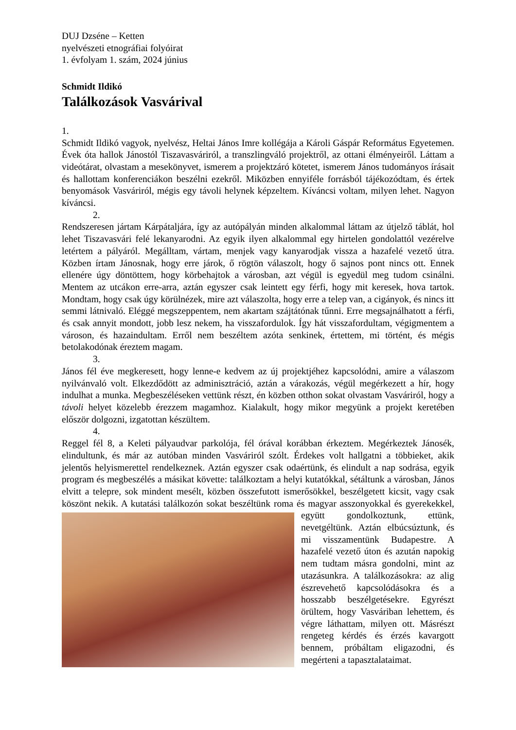DUJ Dzséne – Ketten
nyelvészeti etnográfiai folyóirat
1. évfolyam 1. szám, 2024 június
Schmidt Ildikó
Találkozások Vasvárival
1.
Schmidt Ildikó vagyok, nyelvész, Heltai János Imre kollégája a Károli Gáspár Református Egyetemen. Évek óta hallok Jánostól Tiszavasváriról, a transzlingváló projektről, az ottani élményeiről. Láttam a videótárat, olvastam a mesekönyvet, ismerem a projektzáró kötetet, ismerem János tudományos írásait és hallottam konferenciákon beszélni ezekről. Miközben ennyiféle forrásból tájékozódtam, és értek benyomások Vasváriról, mégis egy távoli helynek képzeltem. Kíváncsi voltam, milyen lehet. Nagyon kíváncsi.
2.
Rendszeresen jártam Kárpátaljára, így az autópályán minden alkalommal láttam az útjelző táblát, hol lehet Tiszavasvári felé lekanyarodni. Az egyik ilyen alkalommal egy hirtelen gondolattól vezérelve letértem a pályáról. Megálltam, vártam, menjek vagy kanyarodjak vissza a hazafelé vezető útra. Közben írtam Jánosnak, hogy erre járok, ő rögtön válaszolt, hogy ő sajnos pont nincs ott. Ennek ellenére úgy döntöttem, hogy körbehajtok a városban, azt végül is egyedül meg tudom csinálni. Mentem az utcákon erre-arra, aztán egyszer csak leintett egy férfi, hogy mit keresek, hova tartok. Mondtam, hogy csak úgy körülnézek, mire azt válaszolta, hogy erre a telep van, a cigányok, és nincs itt semmi látnivaló. Eléggé megszeppentem, nem akartam szájtátónak tűnni. Erre megsajnálhatott a férfi, és csak annyit mondott, jobb lesz nekem, ha visszafordulok. Így hát visszafordultam, végigmentem a városon, és hazaindultam. Erről nem beszéltem azóta senkinek, értettem, mi történt, és mégis betolakodónak éreztem magam.
3.
János fél éve megkeresett, hogy lenne-e kedvem az új projektjéhez kapcsolódni, amire a válaszom nyilvánvaló volt. Elkezdődött az adminisztráció, aztán a várakozás, végül megérkezett a hír, hogy indulhat a munka. Megbeszéléseken vettünk részt, én közben otthon sokat olvastam Vasváriról, hogy a távoli helyet közelebb érezzem magamhoz. Kialakult, hogy mikor megyünk a projekt keretében először dolgozni, izgatottan készültem.
4.
Reggel fél 8, a Keleti pályaudvar parkolója, fél órával korábban érkeztem. Megérkeztek Jánosék, elindultunk, és már az autóban minden Vasváriról szólt. Érdekes volt hallgatni a többieket, akik jelentős helyismerettel rendelkeznek. Aztán egyszer csak odaértünk, és elindult a nap sodrása, egyik program és megbeszélés a másikat követte: találkoztam a helyi kutatókkal, sétáltunk a városban, János elvitt a telepre, sok mindent mesélt, közben összefutott ismerősökkel, beszélgetett kicsit, vagy csak köszönt nekik. A kutatási találkozón sokat beszéltünk roma és magyar asszonyokkal és gyerekekkel, együtt gondolkoztunk, ettünk, nevetgéltünk. Aztán elbúcsúztunk, és mi visszamentünk Budapestre. A hazafelé vezető úton és azután napokig nem tudtam másra gondolni, mint az utazásunkra. A találkozásokra: az alig észrevehető kapcsolódásokra és a hosszabb beszélgetésekre. Egyrészt örültem, hogy Vasváriban lehettem, és végre láthattam, milyen ott. Másrészt rengeteg kérdés és érzés kavargott bennem, próbáltam eligazodni, és megérteni a tapasztalataimat.